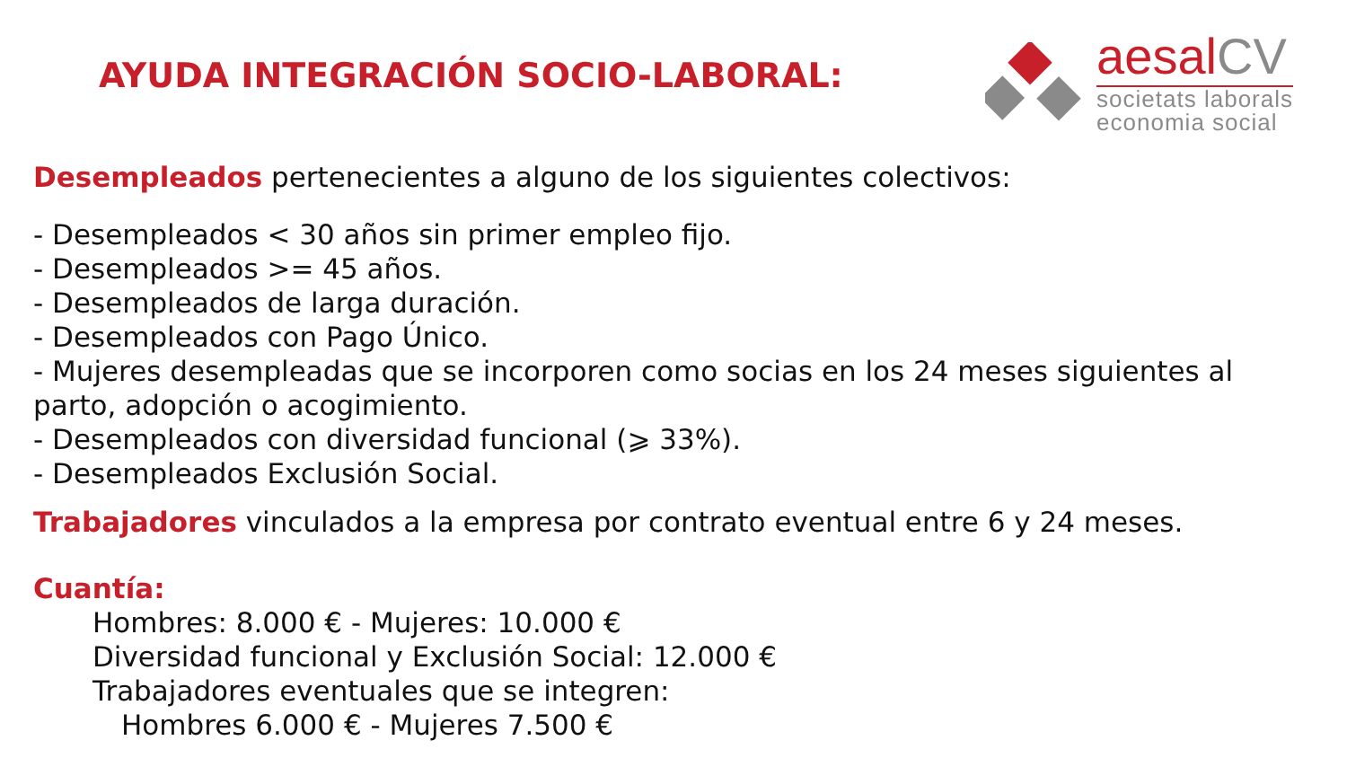AYUDA INTEGRACIÓN SOCIO-LABORAL:
aesalCV
societats laborals
economia social
Desempleados pertenecientes a alguno de los siguientes colectivos:
- Desempleados < 30 años sin primer empleo fijo.
- Desempleados >= 45 años.
- Desempleados de larga duración.
- Desempleados con Pago Único.
- Mujeres desempleadas que se incorporen como socias en los 24 meses siguientes al parto, adopción o acogimiento.
- Desempleados con diversidad funcional (⩾ 33%).
- Desempleados Exclusión Social.
Trabajadores vinculados a la empresa por contrato eventual entre 6 y 24 meses.
Cuantía:
Hombres: 8.000 € - Mujeres: 10.000 €
Diversidad funcional y Exclusión Social: 12.000 €
Trabajadores eventuales que se integren:
Hombres 6.000 € - Mujeres 7.500 €